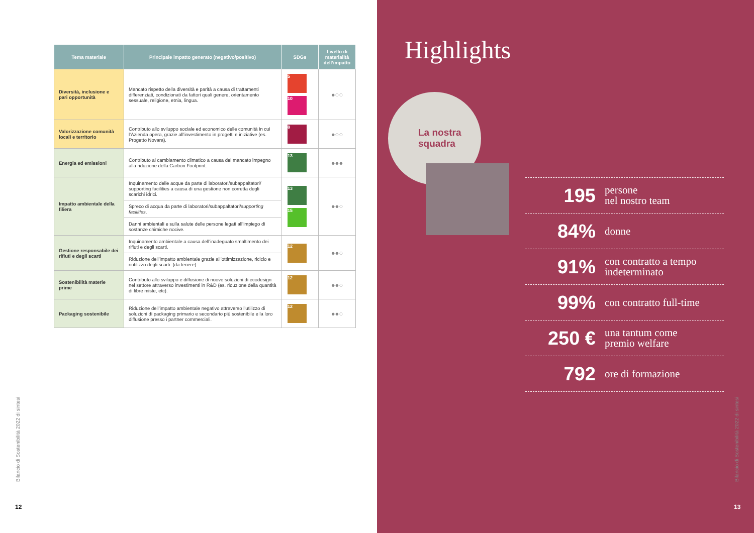| Tema materiale | Principale impatto generato (negativo/positivo) | SDGs | Livello di materialità dell’impatto |
| --- | --- | --- | --- |
| Diversità, inclusione e pari opportunità | Mancato rispetto della diversità e parità a causa di trattamenti differenziati, condizionati da fattori quali genere, orientamento sessuale, religione, etnia, lingua. | 5 10 | ●○○ |
| Valorizzazione comunità locali e territorio | Contributo allo sviluppo sociale ed economico delle comunità in cui l’Azienda opera, grazie all’investimento in progetti e iniziative (es. Progetto Novara). | 8 | ●○○ |
| Energia ed emissioni | Contributo al cambiamento climatico a causa del mancato impegno alla riduzione della Carbon Footprint. | 13 | ●●● |
| Impatto ambientale della filiera | Inquinamento delle acque da parte di laboratori/subappaltatori/ supporting facilities a causa di una gestione non corretta degli scarichi idrici. | 13 15 | ●●○ |
| | Spreco di acqua da parte di laboratori/subappaltatori/ supporting facilities . | | |
| | Danni ambientali e sulla salute delle persone legati all’impiego di sostanze chimiche nocive. | | |
| Gestione responsabile dei rifiuti e degli scarti | Inquinamento ambientale a causa dell’inadeguato smaltimento dei rifiuti e degli scarti. | 12 | ●●○ |
| | Riduzione dell’impatto ambientale grazie all’ottimizzazione, riciclo e riutilizzo degli scarti. (da tenere) | | |
| Sostenibilità materie prime | Contributo allo sviluppo e diffusione di nuove soluzioni di ecodesign nel settore attraverso investimenti in R&D (es. riduzione della quantità di fibre miste, etc). | 12 | ●●○ |
| Packaging sostenibile | Riduzione dell’impatto ambientale negativo attraverso l’utilizzo di soluzioni di packaging primario e secondario più sostenibile e la loro diffusione presso i partner commerciali. | 12 | ●●○ |
Bilancio di Sostenibilità 2022 di sintesi
12
Highlights
La nostra
squadra
195
persone
nel nostro team
84%
donne
91%
con contratto a tempo
indeterminato
99%
con contratto full-time
250 €
una tantum come
premio welfare
792
ore di formazione
Bilancio di Sostenibilità 2022 di sintesi
13